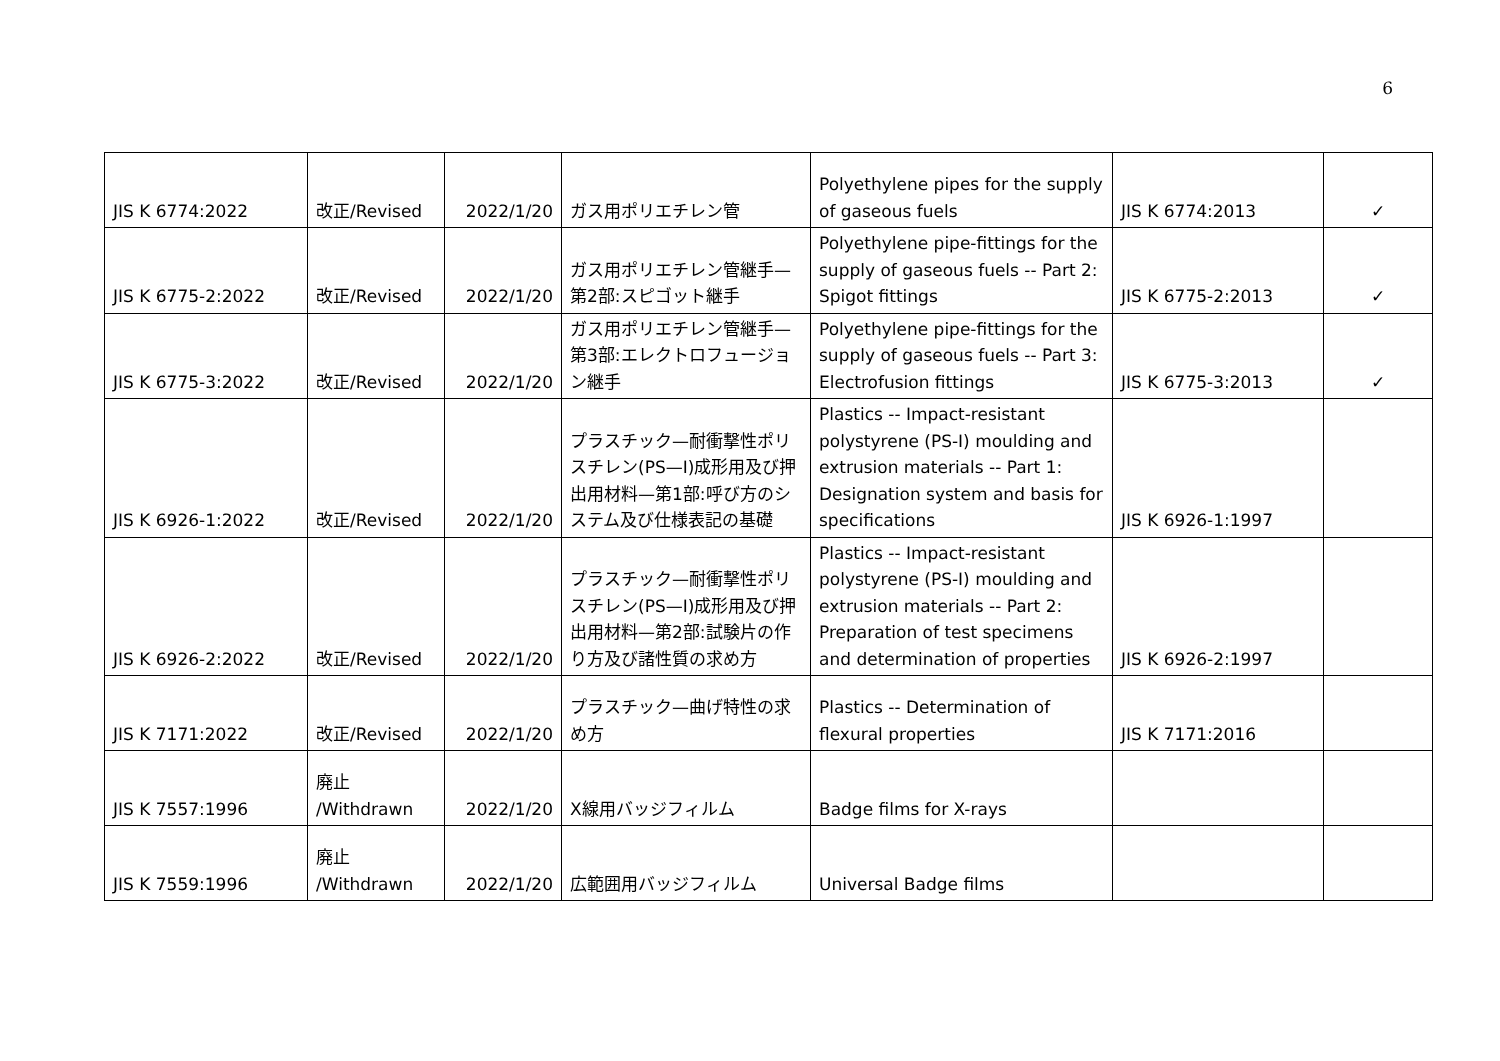6
| JIS K 6774:2022 | 改正/Revised | 2022/1/20 | ガス用ポリエチレン管 | Polyethylene pipes for the supply of gaseous fuels | JIS K 6774:2013 | ✓ |
| JIS K 6775-2:2022 | 改正/Revised | 2022/1/20 | ガス用ポリエチレン管継手—第2部:スピゴット継手 | Polyethylene pipe-fittings for the supply of gaseous fuels -- Part 2: Spigot fittings | JIS K 6775-2:2013 | ✓ |
| JIS K 6775-3:2022 | 改正/Revised | 2022/1/20 | ガス用ポリエチレン管継手—第3部:エレクトロフュージョン継手 | Polyethylene pipe-fittings for the supply of gaseous fuels -- Part 3: Electrofusion fittings | JIS K 6775-3:2013 | ✓ |
| JIS K 6926-1:2022 | 改正/Revised | 2022/1/20 | プラスチック—耐衝撃性ポリスチレン(PS—I)成形用及び押出用材料—第1部:呼び方のシステム及び仕様表記の基礎 | Plastics -- Impact-resistant polystyrene (PS-I) moulding and extrusion materials -- Part 1: Designation system and basis for specifications | JIS K 6926-1:1997 | |
| JIS K 6926-2:2022 | 改正/Revised | 2022/1/20 | プラスチック—耐衝撃性ポリスチレン(PS—I)成形用及び押出用材料—第2部:試験片の作り方及び諸性質の求め方 | Plastics -- Impact-resistant polystyrene (PS-I) moulding and extrusion materials -- Part 2: Preparation of test specimens and determination of properties | JIS K 6926-2:1997 | |
| JIS K 7171:2022 | 改正/Revised | 2022/1/20 | プラスチック—曲げ特性の求め方 | Plastics -- Determination of flexural properties | JIS K 7171:2016 | |
| JIS K 7557:1996 | 廃止 /Withdrawn | 2022/1/20 | X線用バッジフィルム | Badge films for X-rays | | |
| JIS K 7559:1996 | 廃止 /Withdrawn | 2022/1/20 | 広範囲用バッジフィルム | Universal Badge films | | |